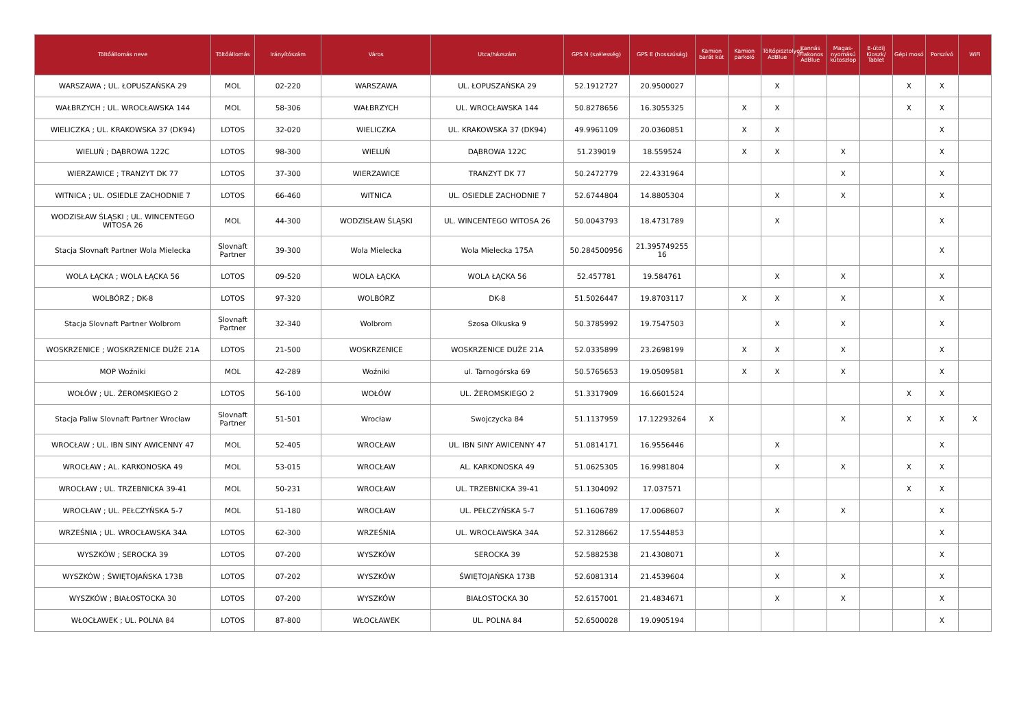| Töltőállomás neve | Töltőállomás | Irányítószám | Város | Utca/házszám | GPS N (szélesség) | GPS E (hosszúság) | Kamion barát kút | Kamion parkoló | Töltőpisztolyos AdBlue | Kannás /Flakonos AdBlue | Magas-nyomású kútoszlop | E-útdíj Kioszk/ Tablet | Gépi mosó | Porszívó | WiFi |
| --- | --- | --- | --- | --- | --- | --- | --- | --- | --- | --- | --- | --- | --- | --- | --- |
| WARSZAWA ; UL. ŁOPUSZAŃSKA 29 | MOL | 02-220 | WARSZAWA | UL. ŁOPUSZAŃSKA 29 | 52.1912727 | 20.9500027 | | | X | | | | X | X | |
| WAŁBRZYCH ; UL. WROCŁAWSKA 144 | MOL | 58-306 | WAŁBRZYCH | UL. WROCŁAWSKA 144 | 50.8278656 | 16.3055325 | | X | X | | | | X | X | |
| WIELICZKA ; UL. KRAKOWSKA 37 (DK94) | LOTOS | 32-020 | WIELICZKA | UL. KRAKOWSKA 37 (DK94) | 49.9961109 | 20.0360851 | | X | X | | | | | X | |
| WIELUŃ ; DĄBROWA 122C | LOTOS | 98-300 | WIELUŃ | DĄBROWA 122C | 51.239019 | 18.559524 | | X | X | | X | | | X | |
| WIERZAWICE ; TRANZYT DK 77 | LOTOS | 37-300 | WIERZAWICE | TRANZYT DK 77 | 50.2472779 | 22.4331964 | | | | | X | | | X | |
| WITNICA ; UL. OSIEDLE ZACHODNIE 7 | LOTOS | 66-460 | WITNICA | UL. OSIEDLE ZACHODNIE 7 | 52.6744804 | 14.8805304 | | | X | | X | | | X | |
| WODZISŁAW ŚLĄSKI ; UL. WINCENTEGO WITOSA 26 | MOL | 44-300 | WODZISŁAW ŚLĄSKI | UL. WINCENTEGO WITOSA 26 | 50.0043793 | 18.4731789 | | | X | | | | | X | |
| Stacja Slovnaft Partner Wola Mielecka | Slovnaft Partner | 39-300 | Wola Mielecka | Wola Mielecka 175A | 50.284500956 | 21.395749255 16 | | | | | | | | X | |
| WOLA ŁĄCKA ; WOLA ŁĄCKA 56 | LOTOS | 09-520 | WOLA ŁĄCKA | WOLA ŁĄCKA 56 | 52.457781 | 19.584761 | | | X | | X | | | X | |
| WOLBÓRZ ; DK-8 | LOTOS | 97-320 | WOLBÓRZ | DK-8 | 51.5026447 | 19.8703117 | | X | X | | X | | | X | |
| Stacja Slovnaft Partner Wolbrom | Slovnaft Partner | 32-340 | Wolbrom | Szosa Olkuska 9 | 50.3785992 | 19.7547503 | | | X | | X | | | X | |
| WOSKRZENICE ; WOSKRZENICE DUŻE 21A | LOTOS | 21-500 | WOSKRZENICE | WOSKRZENICE DUŻE 21A | 52.0335899 | 23.2698199 | | X | X | | X | | | X | |
| MOP Woźniki | MOL | 42-289 | Woźniki | ul. Tarnogórska 69 | 50.5765653 | 19.0509581 | | X | X | | X | | | X | |
| WOŁÓW ; UL. ŻEROMSKIEGO 2 | LOTOS | 56-100 | WOŁÓW | UL. ŻEROMSKIEGO 2 | 51.3317909 | 16.6601524 | | | | | | | X | X | |
| Stacja Paliw Slovnaft Partner Wrocław | Slovnaft Partner | 51-501 | Wrocław | Swojczycka 84 | 51.1137959 | 17.12293264 | X | | | | X | | X | X | X |
| WROCŁAW ; UL. IBN SINY AWICENNY 47 | MOL | 52-405 | WROCŁAW | UL. IBN SINY AWICENNY 47 | 51.0814171 | 16.9556446 | | | X | | | | | X | |
| WROCŁAW ; AL. KARKONOSKA 49 | MOL | 53-015 | WROCŁAW | AL. KARKONOSKA 49 | 51.0625305 | 16.9981804 | | | X | | X | | X | X | |
| WROCŁAW ; UL. TRZEBNICKA 39-41 | MOL | 50-231 | WROCŁAW | UL. TRZEBNICKA 39-41 | 51.1304092 | 17.037571 | | | | | | | X | X | |
| WROCŁAW ; UL. PEŁCZYŃSKA 5-7 | MOL | 51-180 | WROCŁAW | UL. PEŁCZYŃSKA 5-7 | 51.1606789 | 17.0068607 | | | X | | X | | | X | |
| WRZEŚNIA ; UL. WROCŁAWSKA 34A | LOTOS | 62-300 | WRZEŚNIA | UL. WROCŁAWSKA 34A | 52.3128662 | 17.5544853 | | | | | | | | X | |
| WYSZKÓW ; SEROCKA 39 | LOTOS | 07-200 | WYSZKÓW | SEROCKA 39 | 52.5882538 | 21.4308071 | | | X | | | | | X | |
| WYSZKÓW ; ŚWIĘTOJAŃSKA 173B | LOTOS | 07-202 | WYSZKÓW | ŚWIĘTOJAŃSKA 173B | 52.6081314 | 21.4539604 | | | X | | X | | | X | |
| WYSZKÓW ; BIAŁOSTOCKA 30 | LOTOS | 07-200 | WYSZKÓW | BIAŁOSTOCKA 30 | 52.6157001 | 21.4834671 | | | X | | X | | | X | |
| WŁOCŁAWEK ; UL. POLNA 84 | LOTOS | 87-800 | WŁOCŁAWEK | UL. POLNA 84 | 52.6500028 | 19.0905194 | | | | | | | | X | |